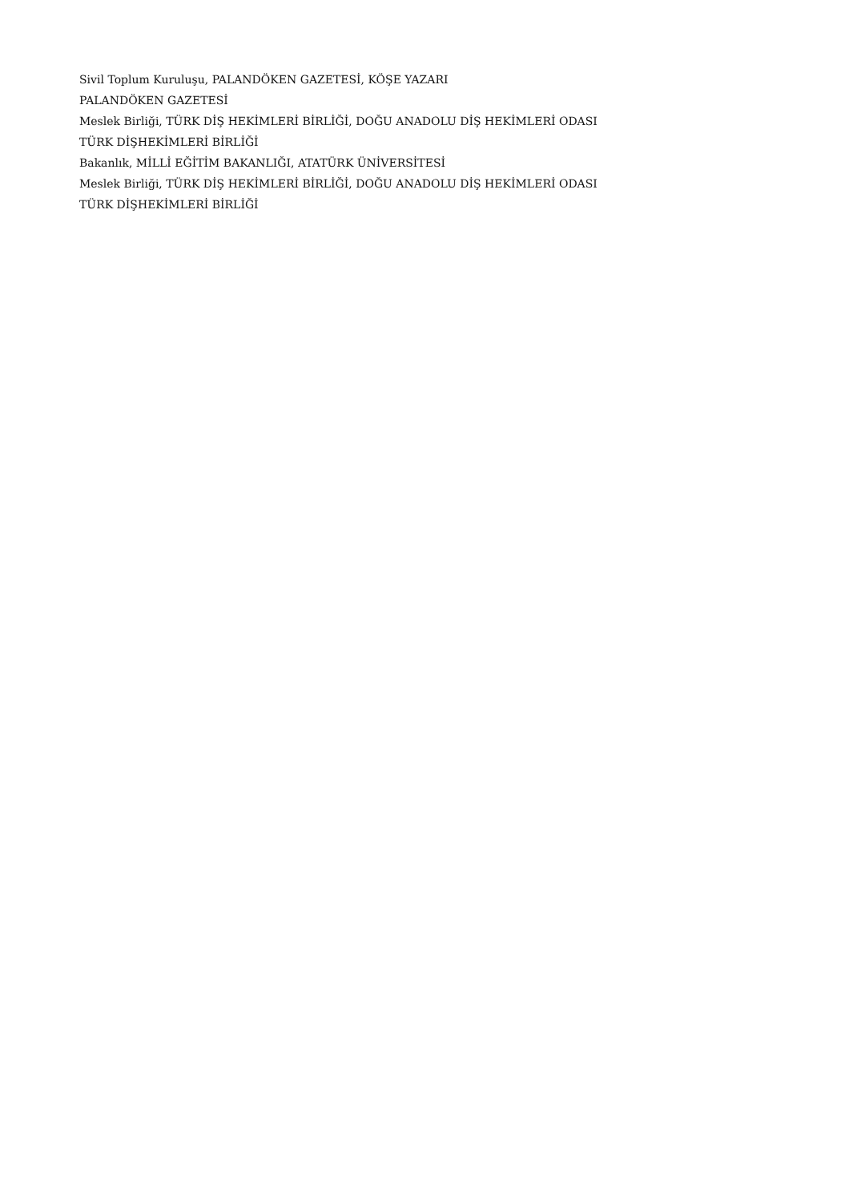Sivil Toplum Kuruluşu, PALANDÖKEN GAZETESİ, KÖŞE YAZARI
PALANDÖKEN GAZETESİ
Meslek Birliği, TÜRK DİŞ HEKİMLERİ BİRLİĞİ, DOĞU ANADOLU DİŞ HEKİMLERİ ODASI
TÜRK DİŞHEKİMLERİ BİRLİĞİ
Bakanlık, MİLLİ EĞİTİM BAKANLIĞI, ATATÜRK ÜNİVERSİTESİ
Meslek Birliği, TÜRK DİŞ HEKİMLERİ BİRLİĞİ, DOĞU ANADOLU DİŞ HEKİMLERİ ODASI
TÜRK DİŞHEKİMLERİ BİRLİĞİ